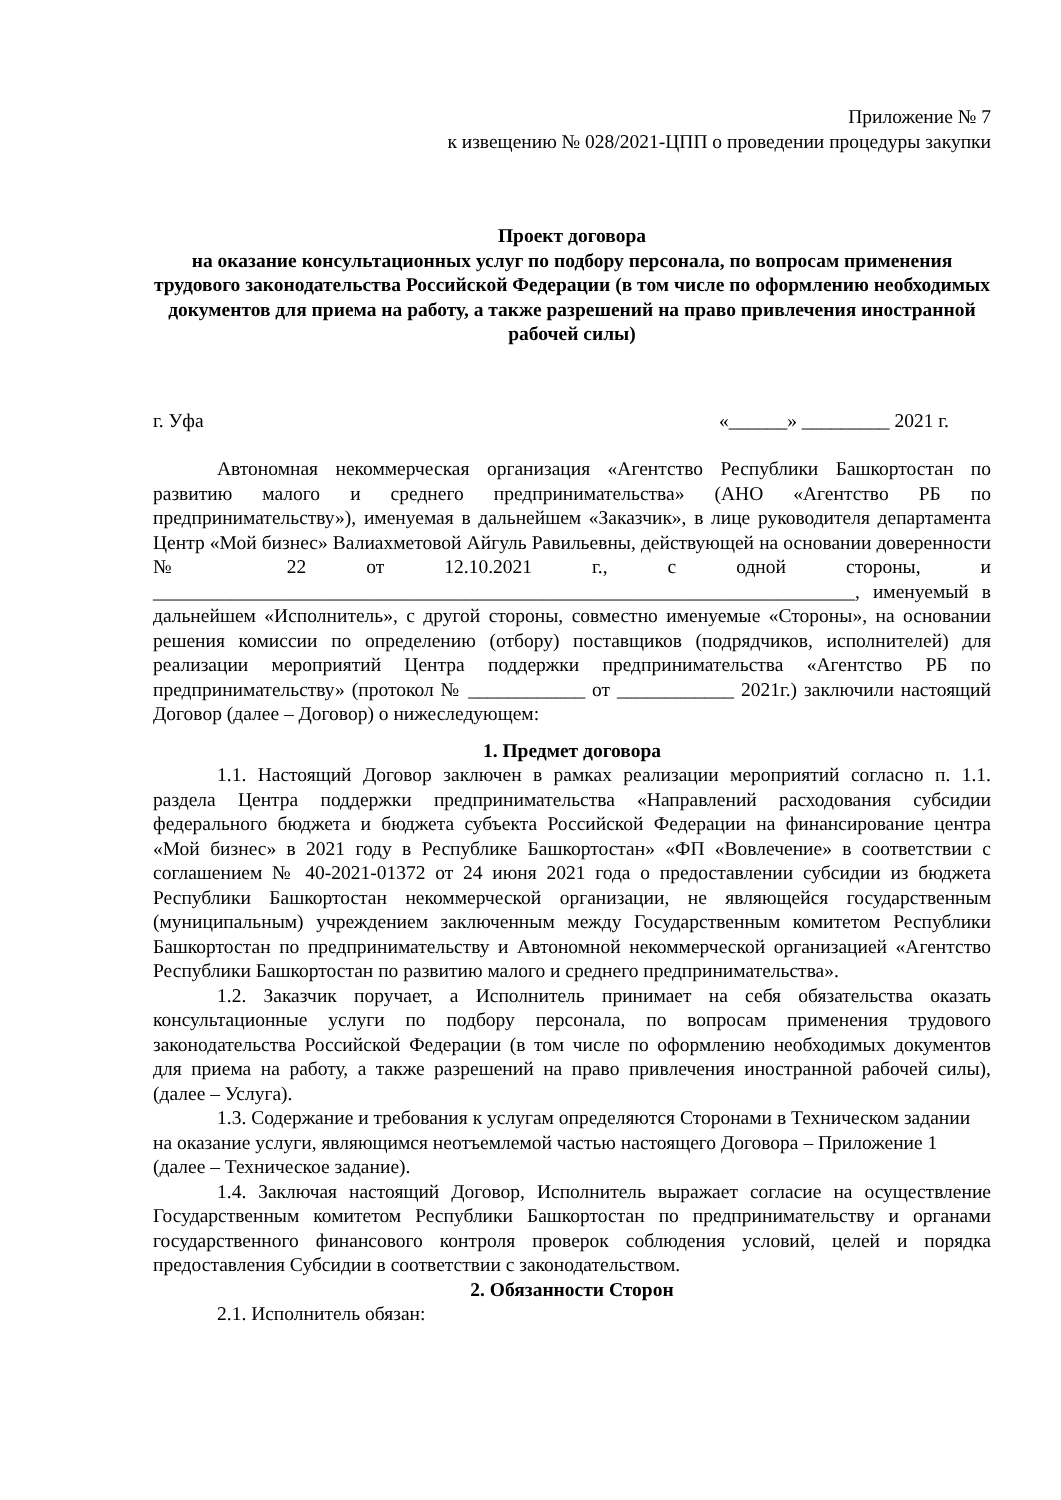Приложение № 7
к извещению № 028/2021-ЦПП о проведении процедуры закупки
Проект договора
на оказание консультационных услуг по подбору персонала, по вопросам применения трудового законодательства Российской Федерации (в том числе по оформлению необходимых документов для приема на работу, а также разрешений на право привлечения иностранной рабочей силы)
г. Уфа «______» _________ 2021 г.
Автономная некоммерческая организация «Агентство Республики Башкортостан по развитию малого и среднего предпринимательства» (АНО «Агентство РБ по предпринимательству»), именуемая в дальнейшем «Заказчик», в лице руководителя департамента Центр «Мой бизнес» Валиахметовой Айгуль Равильевны, действующей на основании доверенности № 22 от 12.10.2021 г., с одной стороны, и ________________________________________________________________________, именуемый в дальнейшем «Исполнитель», с другой стороны, совместно именуемые «Стороны», на основании решения комиссии по определению (отбору) поставщиков (подрядчиков, исполнителей) для реализации мероприятий Центра поддержки предпринимательства «Агентство РБ по предпринимательству» (протокол № ____________ от ____________ 2021г.) заключили настоящий Договор (далее – Договор) о нижеследующем:
1. Предмет договора
1.1. Настоящий Договор заключен в рамках реализации мероприятий согласно п. 1.1. раздела Центра поддержки предпринимательства «Направлений расходования субсидии федерального бюджета и бюджета субъекта Российской Федерации на финансирование центра «Мой бизнес» в 2021 году в Республике Башкортостан» «ФП «Вовлечение» в соответствии с соглашением № 40-2021-01372 от 24 июня 2021 года о предоставлении субсидии из бюджета Республики Башкортостан некоммерческой организации, не являющейся государственным (муниципальным) учреждением заключенным между Государственным комитетом Республики Башкортостан по предпринимательству и Автономной некоммерческой организацией «Агентство Республики Башкортостан по развитию малого и среднего предпринимательства».
1.2. Заказчик поручает, а Исполнитель принимает на себя обязательства оказать консультационные услуги по подбору персонала, по вопросам применения трудового законодательства Российской Федерации (в том числе по оформлению необходимых документов для приема на работу, а также разрешений на право привлечения иностранной рабочей силы), (далее – Услуга).
1.3. Содержание и требования к услугам определяются Сторонами в Техническом задании на оказание услуги, являющимся неотъемлемой частью настоящего Договора – Приложение 1 (далее – Техническое задание).
1.4. Заключая настоящий Договор, Исполнитель выражает согласие на осуществление Государственным комитетом Республики Башкортостан по предпринимательству и органами государственного финансового контроля проверок соблюдения условий, целей и порядка предоставления Субсидии в соответствии с законодательством.
2. Обязанности Сторон
2.1. Исполнитель обязан: